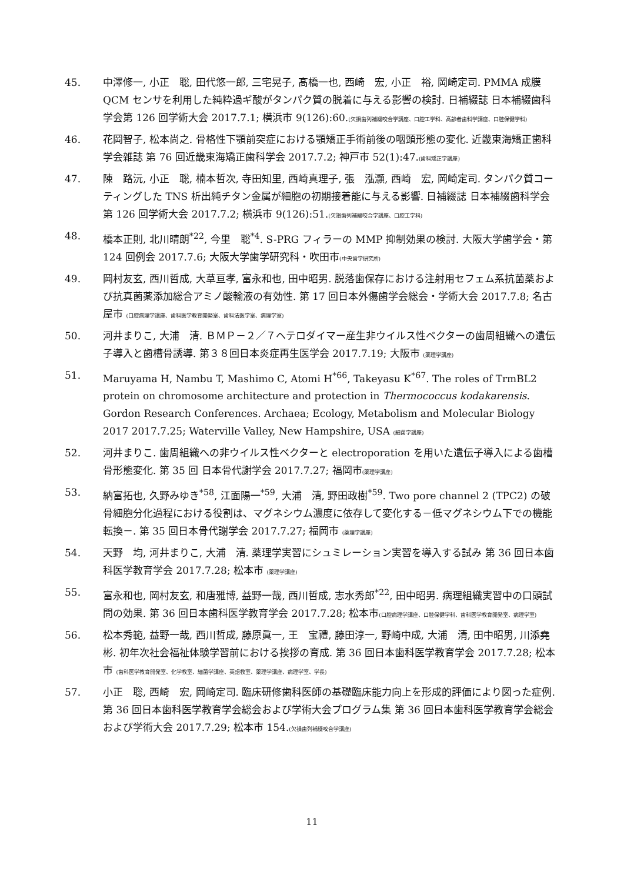45. 中澤修一, 小正　聡, 田代悠一郎, 三宅晃子, 髙橋一也, 西崎　宏, 小正　裕, 岡崎定司. PMMA 成膜 QCM センサを利用した純粋過ギ酸がタンパク質の脱着に与える影響の検討. 日補綴誌 日本補綴歯科学会第 126 回学術大会 2017.7.1; 横浜市 9(126):60.(欠損歯列補綴咬合学講座、口腔工学科、高齢者歯科学講座、口腔保健学科)
46. 花岡智子, 松本尚之. 骨格性下顎前突症における顎矯正手術前後の咽頭形態の変化. 近畿東海矯正歯科学会雑誌 第 76 回近畿東海矯正歯科学会 2017.7.2; 神戸市 52(1):47.(歯科矯正学講座)
47. 陳　路沅, 小正　聡, 楠本哲次, 寺田知里, 西崎真理子, 張　泓灝, 西崎　宏, 岡崎定司. タンパク質コーティングした TNS 析出純チタン金属が細胞の初期接着能に与える影響. 日補綴誌 日本補綴歯科学会第 126 回学術大会 2017.7.2; 横浜市 9(126):51.(欠損歯列補綴咬合学講座、口腔工学科)
48. 橋本正則, 北川晴朗<sup>*22</sup>, 今里　聡<sup>*4</sup>. S-PRG フィラーの MMP 抑制効果の検討. 大阪大学歯学会・第 124 回例会 2017.7.6; 大阪大学歯学研究科・吹田市(中央歯学研究所)
49. 岡村友玄, 西川哲成, 大草亘孝, 富永和也, 田中昭男. 脱落歯保存における注射用セフェム系抗菌薬および抗真菌薬添加総合アミノ酸輸液の有効性. 第 17 回日本外傷歯学会総会・学術大会 2017.7.8; 名古屋市 (口腔病理学講座、歯科医学教育開発室、歯科法医学室、病理学室)
50. 河井まりこ, 大浦　清. ＢＭＰ－２／７ヘテロダイマー産生非ウイルス性ベクターの歯周組織への遺伝子導入と歯槽骨誘導. 第３８回日本炎症再生医学会 2017.7.19; 大阪市 (薬理学講座)
51. Maruyama H, Nambu T, Mashimo C, Atomi H<sup>*66</sup>, Takeyasu K<sup>*67</sup>. The roles of TrmBL2 protein on chromosome architecture and protection in Thermococcus kodakarensis. Gordon Research Conferences. Archaea; Ecology, Metabolism and Molecular Biology 2017 2017.7.25; Waterville Valley, New Hampshire, USA (細菌学講座)
52. 河井まりこ. 歯周組織への非ウイルス性ベクターと electroporation を用いた遺伝子導入による歯槽骨形態変化. 第 35 回 日本骨代謝学会 2017.7.27; 福岡市(薬理学講座)
53. 納富拓也, 久野みゆき<sup>*58</sup>, 江面陽一<sup>*59</sup>, 大浦　清, 野田政樹<sup>*59</sup>. Two pore channel 2 (TPC2) の破骨細胞分化過程における役割は、マグネシウム濃度に依存して変化する－低マグネシウム下での機能転換－. 第 35 回日本骨代謝学会 2017.7.27; 福岡市 (薬理学講座)
54. 天野　均, 河井まりこ, 大浦　清. 薬理学実習にシュミレーション実習を導入する試み 第 36 回日本歯科医学教育学会 2017.7.28; 松本市 (薬理学講座)
55. 富永和也, 岡村友玄, 和唐雅博, 益野一哉, 西川哲成, 志水秀郎<sup>*22</sup>, 田中昭男. 病理組織実習中の口頭試問の効果. 第 36 回日本歯科医学教育学会 2017.7.28; 松本市(口腔病理学講座、口腔保健学科、歯科医学教育開発室、病理学室)
56. 松本秀範, 益野一哉, 西川哲成, 藤原眞一, 王　宝禮, 藤田淳一, 野崎中成, 大浦　清, 田中昭男, 川添堯彬. 初年次社会福祉体験学習前における挨拶の育成. 第 36 回日本歯科医学教育学会 2017.7.28; 松本市 (歯科医学教育開発室、化学教室、細菌学講座、英語教室、薬理学講座、病理学室、学長)
57. 小正　聡, 西崎　宏, 岡崎定司. 臨床研修歯科医師の基礎臨床能力向上を形成的評価により図った症例. 第 36 回日本歯科医学教育学会総会および学術大会プログラム集 第 36 回日本歯科医学教育学会総会および学術大会 2017.7.29; 松本市 154.(欠損歯列補綴咬合学講座)
11